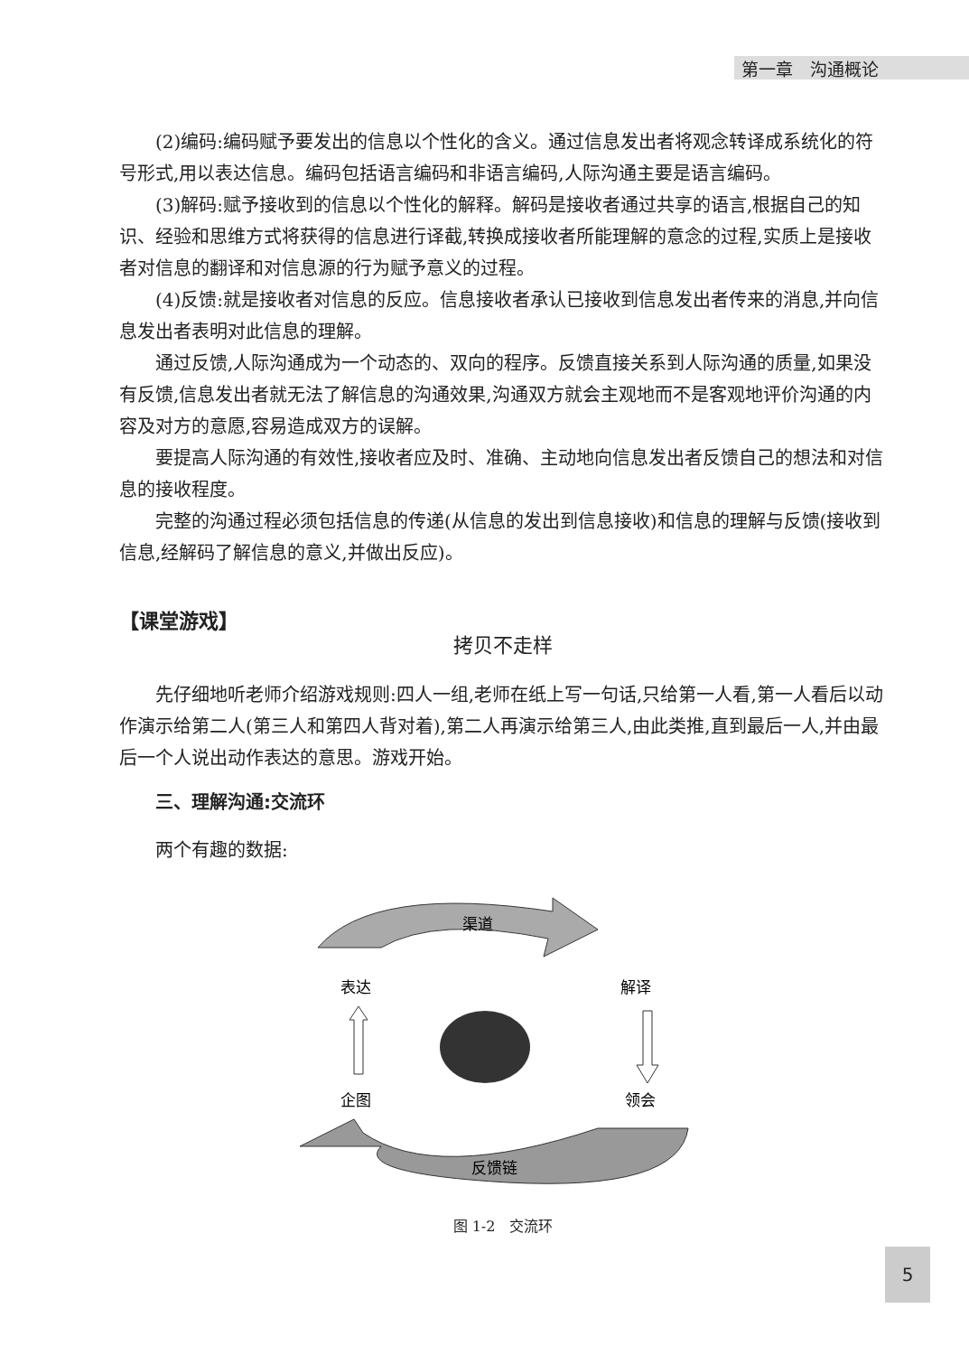第一章　沟通概论
(2)编码:编码赋予要发出的信息以个性化的含义。通过信息发出者将观念转译成系统化的符号形式,用以表达信息。编码包括语言编码和非语言编码,人际沟通主要是语言编码。
(3)解码:赋予接收到的信息以个性化的解释。解码是接收者通过共享的语言,根据自己的知识、经验和思维方式将获得的信息进行译截,转换成接收者所能理解的意念的过程,实质上是接收者对信息的翻译和对信息源的行为赋予意义的过程。
(4)反馈:就是接收者对信息的反应。信息接收者承认已接收到信息发出者传来的消息,并向信息发出者表明对此信息的理解。
通过反馈,人际沟通成为一个动态的、双向的程序。反馈直接关系到人际沟通的质量,如果没有反馈,信息发出者就无法了解信息的沟通效果,沟通双方就会主观地而不是客观地评价沟通的内容及对方的意愿,容易造成双方的误解。
要提高人际沟通的有效性,接收者应及时、准确、主动地向信息发出者反馈自己的想法和对信息的接收程度。
完整的沟通过程必须包括信息的传递(从信息的发出到信息接收)和信息的理解与反馈(接收到信息,经解码了解信息的意义,并做出反应)。
【课堂游戏】
拷贝不走样
先仔细地听老师介绍游戏规则:四人一组,老师在纸上写一句话,只给第一人看,第一人看后以动作演示给第二人(第三人和第四人背对着),第二人再演示给第三人,由此类推,直到最后一人,并由最后一个人说出动作表达的意思。游戏开始。
　　三、理解沟通:交流环
两个有趣的数据:
渠道
表达
解译
企图
领会
反馈链
图 1-2　交流环
5